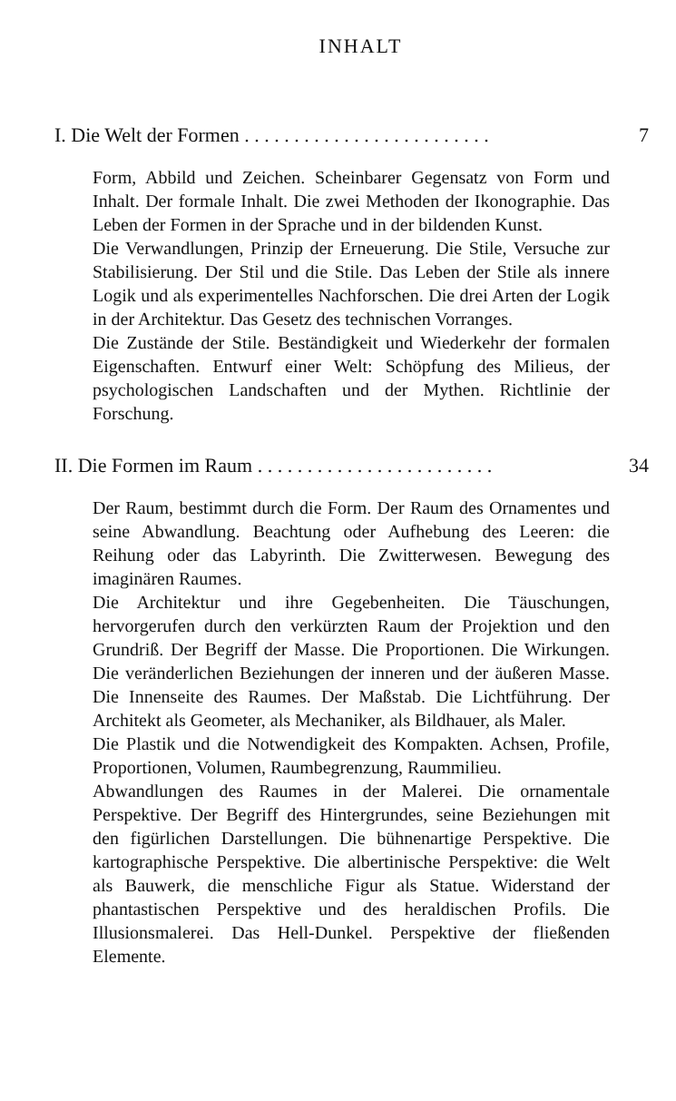INHALT
I. Die Welt der Formen . . . . . . . . . . . . . . . . . . . . . . . . . 7
Form, Abbild und Zeichen. Scheinbarer Gegensatz von Form und Inhalt. Der formale Inhalt. Die zwei Methoden der Ikonographie. Das Leben der Formen in der Sprache und in der bildenden Kunst.
Die Verwandlungen, Prinzip der Erneuerung. Die Stile, Versuche zur Stabilisierung. Der Stil und die Stile. Das Leben der Stile als innere Logik und als experimentelles Nachforschen. Die drei Arten der Logik in der Architektur. Das Gesetz des technischen Vorranges.
Die Zustände der Stile. Beständigkeit und Wiederkehr der formalen Eigenschaften. Entwurf einer Welt: Schöpfung des Milieus, der psychologischen Landschaften und der Mythen. Richtlinie der Forschung.
II. Die Formen im Raum . . . . . . . . . . . . . . . . . . . . . . . . 34
Der Raum, bestimmt durch die Form. Der Raum des Ornamentes und seine Abwandlung. Beachtung oder Aufhebung des Leeren: die Reihung oder das Labyrinth. Die Zwitterwesen. Bewegung des imaginären Raumes.
Die Architektur und ihre Gegebenheiten. Die Täuschungen, hervorgerufen durch den verkürzten Raum der Projektion und den Grundriß. Der Begriff der Masse. Die Proportionen. Die Wirkungen. Die veränderlichen Beziehungen der inneren und der äußeren Masse. Die Innenseite des Raumes. Der Maßstab. Die Lichtführung. Der Architekt als Geometer, als Mechaniker, als Bildhauer, als Maler.
Die Plastik und die Notwendigkeit des Kompakten. Achsen, Profile, Proportionen, Volumen, Raumbegrenzung, Raummilieu.
Abwandlungen des Raumes in der Malerei. Die ornamentale Perspektive. Der Begriff des Hintergrundes, seine Beziehungen mit den figürlichen Darstellungen. Die bühnenartige Perspektive. Die kartographische Perspektive. Die albertinische Perspektive: die Welt als Bauwerk, die menschliche Figur als Statue. Widerstand der phantastischen Perspektive und des heraldischen Profils. Die Illusionsmalerei. Das Hell-Dunkel. Perspektive der fließenden Elemente.